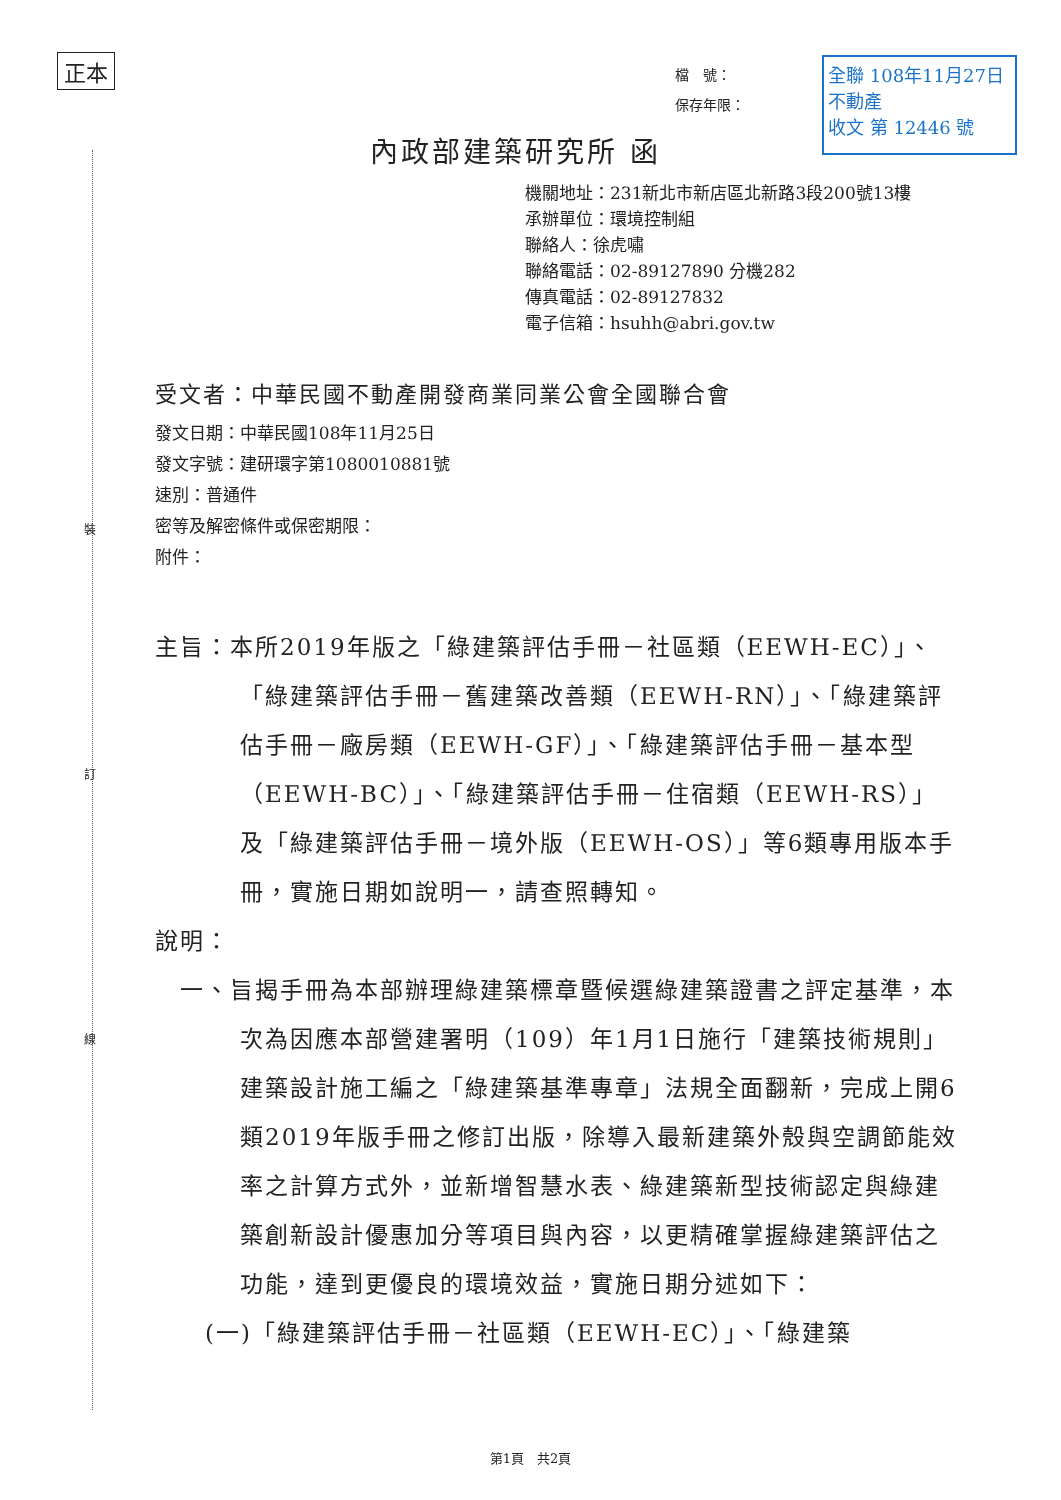正本
裝
訂
線
全聯 108年11月27日
不動產
收文 第 12446 號
檔　號：
保存年限：
內政部建築研究所 函
機關地址：231新北市新店區北新路3段200號13樓
承辦單位：環境控制組
聯絡人：徐虎嘯
聯絡電話：02-89127890 分機282
傳真電話：02-89127832
電子信箱：hsuhh@abri.gov.tw
受文者：中華民國不動產開發商業同業公會全國聯合會
發文日期：中華民國108年11月25日
發文字號：建研環字第1080010881號
速別：普通件
密等及解密條件或保密期限：
附件：
主旨：本所2019年版之「綠建築評估手冊－社區類（EEWH-EC）」、「綠建築評估手冊－舊建築改善類（EEWH-RN）」、「綠建築評估手冊－廠房類（EEWH-GF）」、「綠建築評估手冊－基本型（EEWH-BC）」、「綠建築評估手冊－住宿類（EEWH-RS）」及「綠建築評估手冊－境外版（EEWH-OS）」等6類專用版本手冊，實施日期如說明一，請查照轉知。
說明：
一、旨揭手冊為本部辦理綠建築標章暨候選綠建築證書之評定基準，本次為因應本部營建署明（109）年1月1日施行「建築技術規則」建築設計施工編之「綠建築基準專章」法規全面翻新，完成上開6類2019年版手冊之修訂出版，除導入最新建築外殼與空調節能效率之計算方式外，並新增智慧水表、綠建築新型技術認定與綠建築創新設計優惠加分等項目與內容，以更精確掌握綠建築評估之功能，達到更優良的環境效益，實施日期分述如下：
(一)「綠建築評估手冊－社區類（EEWH-EC）」、「綠建築
第1頁　共2頁